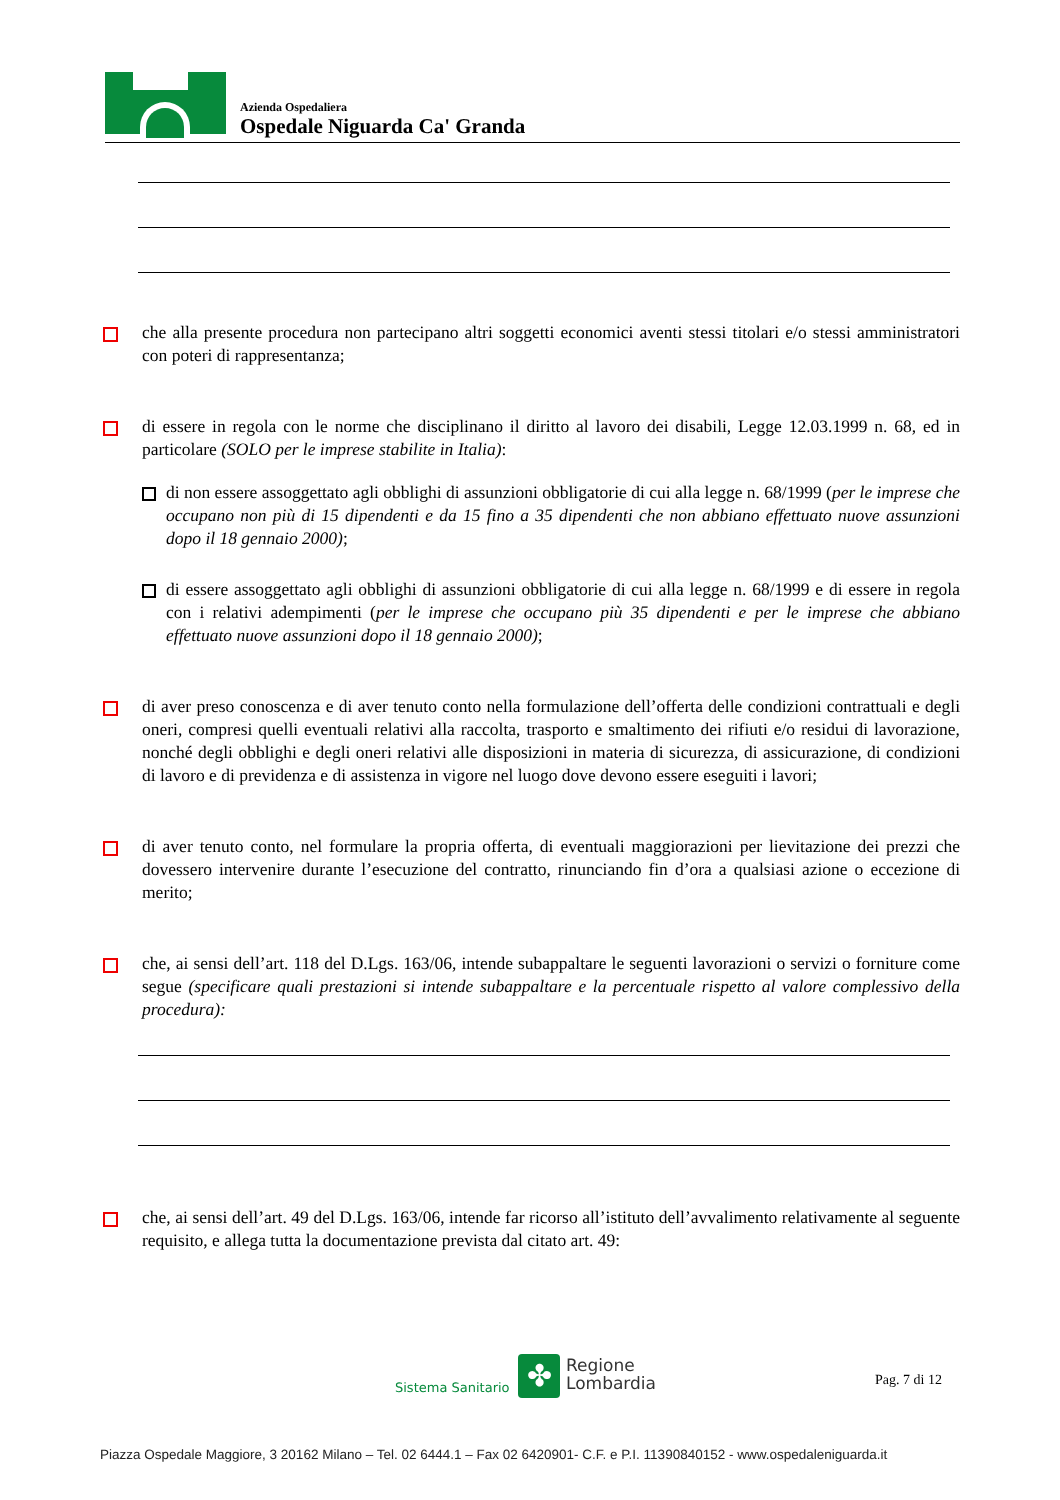Azienda Ospedaliera
Ospedale Niguarda Ca' Granda
che alla presente procedura non partecipano altri soggetti economici aventi stessi titolari e/o stessi amministratori con poteri di rappresentanza;
di essere in regola con le norme che disciplinano il diritto al lavoro dei disabili, Legge 12.03.1999 n. 68, ed in particolare (SOLO per le imprese stabilite in Italia):
di non essere assoggettato agli obblighi di assunzioni obbligatorie di cui alla legge n. 68/1999 (per le imprese che occupano non più di 15 dipendenti e da 15 fino a 35 dipendenti che non abbiano effettuato nuove assunzioni dopo il 18 gennaio 2000);
di essere assoggettato agli obblighi di assunzioni obbligatorie di cui alla legge n. 68/1999 e di essere in regola con i relativi adempimenti (per le imprese che occupano più 35 dipendenti e per le imprese che abbiano effettuato nuove assunzioni dopo il 18 gennaio 2000);
di aver preso conoscenza e di aver tenuto conto nella formulazione dell’offerta delle condizioni contrattuali e degli oneri, compresi quelli eventuali relativi alla raccolta, trasporto e smaltimento dei rifiuti e/o residui di lavorazione, nonché degli obblighi e degli oneri relativi alle disposizioni in materia di sicurezza, di assicurazione, di condizioni di lavoro e di previdenza e di assistenza in vigore nel luogo dove devono essere eseguiti i lavori;
di aver tenuto conto, nel formulare la propria offerta, di eventuali maggiorazioni per lievitazione dei prezzi che dovessero intervenire durante l’esecuzione del contratto, rinunciando fin d’ora a qualsiasi azione o eccezione di merito;
che, ai sensi dell’art. 118 del D.Lgs. 163/06, intende subappaltare le seguenti lavorazioni o servizi o forniture come segue (specificare quali prestazioni si intende subappaltare e la percentuale rispetto al valore complessivo della procedura):
che, ai sensi dell’art. 49 del D.Lgs. 163/06, intende far ricorso all’istituto dell’avvalimento relativamente al seguente requisito, e allega tutta la documentazione prevista dal citato art. 49:
Sistema Sanitario ✤
Regione
Lombardia
Pag. 7 di 12
Piazza Ospedale Maggiore, 3 20162 Milano – Tel. 02 6444.1 – Fax 02 6420901- C.F. e P.I. 11390840152 - www.ospedaleniguarda.it